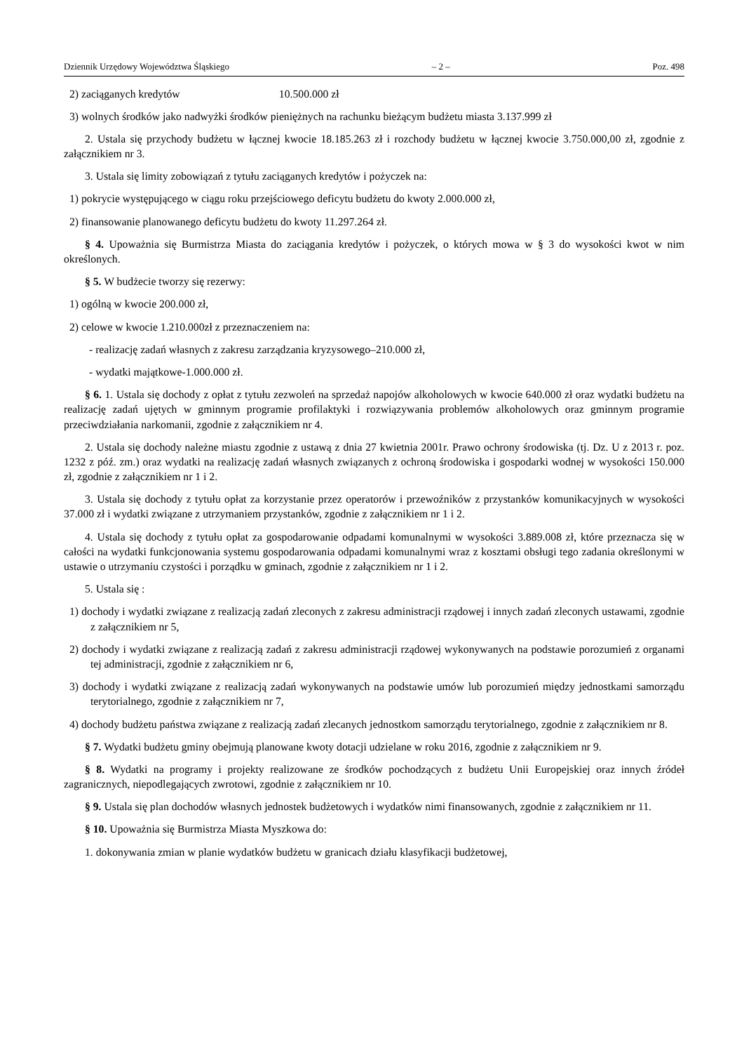Dziennik Urzędowy Województwa Śląskiego – 2 – Poz. 498
2) zaciąganych kredytów 10.500.000 zł
3) wolnych środków jako nadwyżki środków pieniężnych na rachunku bieżącym budżetu miasta 3.137.999 zł
2. Ustala się przychody budżetu w łącznej kwocie 18.185.263 zł i rozchody budżetu w łącznej kwocie 3.750.000,00 zł, zgodnie z załącznikiem nr 3.
3. Ustala się limity zobowiązań z tytułu zaciąganych kredytów i pożyczek na:
1) pokrycie występującego w ciągu roku przejściowego deficytu budżetu do kwoty 2.000.000 zł,
2) finansowanie planowanego deficytu budżetu do kwoty 11.297.264 zł.
§ 4. Upoważnia się Burmistrza Miasta do zaciągania kredytów i pożyczek, o których mowa w § 3 do wysokości kwot w nim określonych.
§ 5. W budżecie tworzy się rezerwy:
1) ogólną w kwocie 200.000 zł,
2) celowe w kwocie 1.210.000zł z przeznaczeniem na:
- realizację zadań własnych z zakresu zarządzania kryzysowego–210.000 zł,
- wydatki majątkowe-1.000.000 zł.
§ 6. 1. Ustala się dochody z opłat z tytułu zezwoleń na sprzedaż napojów alkoholowych w kwocie 640.000 zł oraz wydatki budżetu na realizację zadań ujętych w gminnym programie profilaktyki i rozwiązywania problemów alkoholowych oraz gminnym programie przeciwdziałania narkomanii, zgodnie z załącznikiem nr 4.
2. Ustala się dochody należne miastu zgodnie z ustawą z dnia 27 kwietnia 2001r. Prawo ochrony środowiska (tj. Dz. U z 2013 r. poz. 1232 z póź. zm.) oraz wydatki na realizację zadań własnych związanych z ochroną środowiska i gospodarki wodnej w wysokości 150.000 zł, zgodnie z załącznikiem nr 1 i 2.
3. Ustala się dochody z tytułu opłat za korzystanie przez operatorów i przewoźników z przystanków komunikacyjnych w wysokości 37.000 zł i wydatki związane z utrzymaniem przystanków, zgodnie z załącznikiem nr 1 i 2.
4. Ustala się dochody z tytułu opłat za gospodarowanie odpadami komunalnymi w wysokości 3.889.008 zł, które przeznacza się w całości na wydatki funkcjonowania systemu gospodarowania odpadami komunalnymi wraz z kosztami obsługi tego zadania określonymi w ustawie o utrzymaniu czystości i porządku w gminach, zgodnie z załącznikiem nr 1 i 2.
5. Ustala się :
1) dochody i wydatki związane z realizacją zadań zleconych z zakresu administracji rządowej i innych zadań zleconych ustawami, zgodnie z załącznikiem nr 5,
2) dochody i wydatki związane z realizacją zadań z zakresu administracji rządowej wykonywanych na podstawie porozumień z organami tej administracji, zgodnie z załącznikiem nr 6,
3) dochody i wydatki związane z realizacją zadań wykonywanych na podstawie umów lub porozumień między jednostkami samorządu terytorialnego, zgodnie z załącznikiem nr 7,
4) dochody budżetu państwa związane z realizacją zadań zlecanych jednostkom samorządu terytorialnego, zgodnie z załącznikiem nr 8.
§ 7. Wydatki budżetu gminy obejmują planowane kwoty dotacji udzielane w roku 2016, zgodnie z załącznikiem nr 9.
§ 8. Wydatki na programy i projekty realizowane ze środków pochodzących z budżetu Unii Europejskiej oraz innych źródeł zagranicznych, niepodlegających zwrotowi, zgodnie z załącznikiem nr 10.
§ 9. Ustala się plan dochodów własnych jednostek budżetowych i wydatków nimi finansowanych, zgodnie z załącznikiem nr 11.
§ 10. Upoważnia się Burmistrza Miasta Myszkowa do:
1. dokonywania zmian w planie wydatków budżetu w granicach działu klasyfikacji budżetowej,